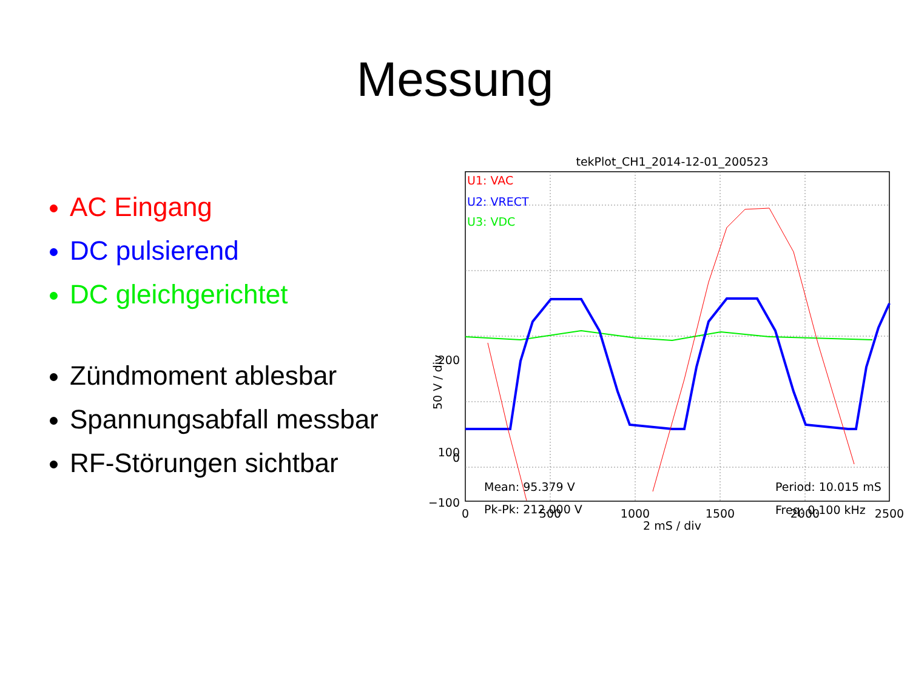Messung
AC Eingang
DC pulsierend
DC gleichgerichtet
Zündmoment ablesbar
Spannungsabfall messbar
RF-Störungen sichtbar
tekPlot_CH1_2014-12-01_200523
U1: VAC
U2: VRECT
U3: VDC
200
100
0
−100
50 V / div
Mean: 95.379 V
Pk-Pk: 212.000 V
Period: 10.015 mS
Freq: 0.100 kHz
0
500
1000
1500
2000
2500
2 mS / div